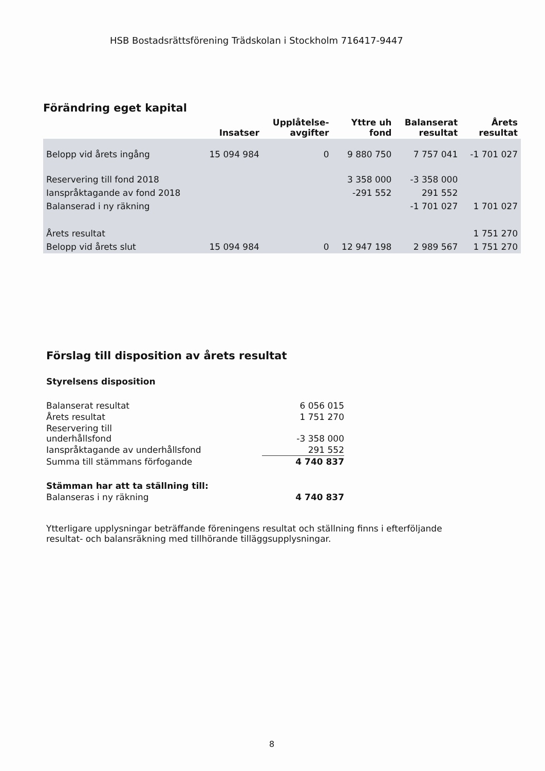HSB Bostadsrättsförening Trädskolan i Stockholm 716417-9447
Förändring eget kapital
| | Insatser | Upplåtelse- avgifter | Yttre uh fond | Balanserat resultat | Årets resultat |
| --- | --- | --- | --- | --- | --- |
| Belopp vid årets ingång | 15 094 984 | 0 | 9 880 750 | 7 757 041 | -1 701 027 |
| Reservering till fond 2018 | | | 3 358 000 | -3 358 000 | |
| Ianspråktagande av fond 2018 | | | -291 552 | 291 552 | |
| Balanserad i ny räkning | | | | -1 701 027 | 1 701 027 |
| Årets resultat | | | | | 1 751 270 |
| Belopp vid årets slut | 15 094 984 | 0 | 12 947 198 | 2 989 567 | 1 751 270 |
Förslag till disposition av årets resultat
Styrelsens disposition
| Balanserat resultat | 6 056 015 |
| Årets resultat | 1 751 270 |
| Reservering till underhållsfond | -3 358 000 |
| Ianspråktagande av underhållsfond | 291 552 |
| Summa till stämmans förfogande | 4 740 837 |
| Stämman har att ta ställning till: | |
| Balanseras i ny räkning | 4 740 837 |
Ytterligare upplysningar beträffande föreningens resultat och ställning finns i efterföljande resultat- och balansräkning med tillhörande tilläggsupplysningar.
8